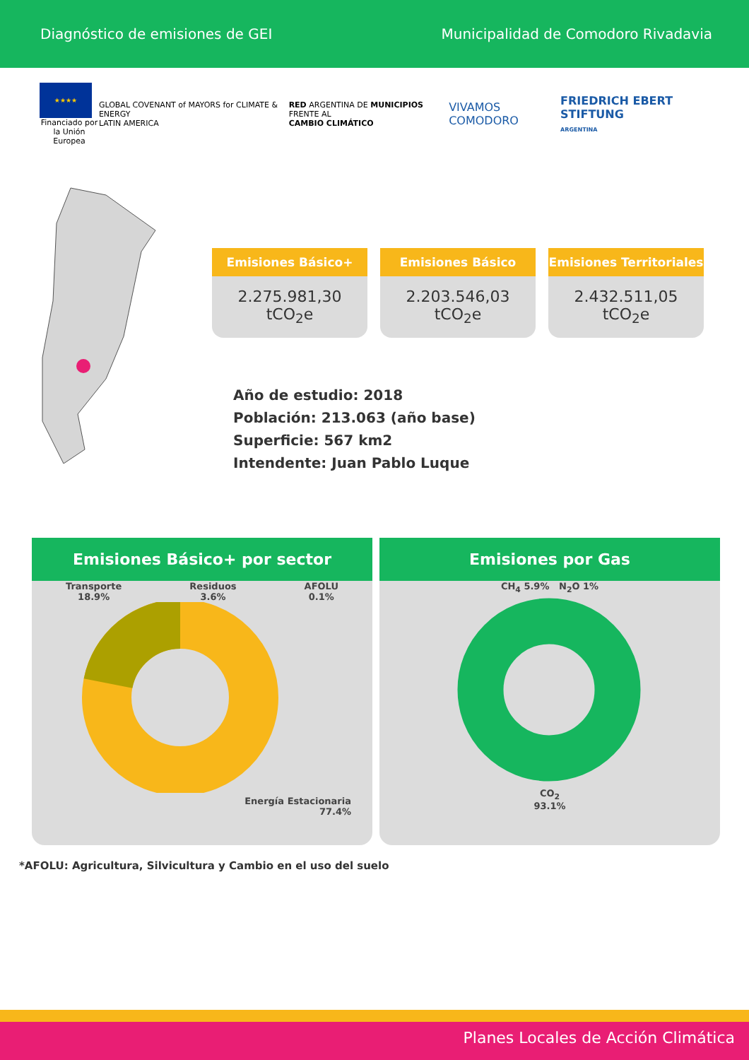Diagnóstico de emisiones de GEI Municipalidad de Comodoro Rivadavia
★★★★
Financiado por
la Unión Europea
GLOBAL COVENANT of MAYORS for CLIMATE & ENERGY
LATIN AMERICA
RED ARGENTINA DE MUNICIPIOS FRENTE AL
CAMBIO CLIMÁTICO
VIVAMOS COMODORO
FRIEDRICH EBERT STIFTUNG
ARGENTINA
Emisiones Básico+
2.275.981,30 tCO<sub>2</sub>e
Emisiones Básico
2.203.546,03 tCO<sub>2</sub>e
Emisiones Territoriales
2.432.511,05 tCO<sub>2</sub>e
Año de estudio: 2018
Población: 213.063 (año base)
Superficie: 567 km2
Intendente: Juan Pablo Luque
Emisiones Básico+ por sector
Transporte
18.9% Residuos
3.6% AFOLU
0.1%
Energía Estacionaria
77.4%
Emisiones por Gas
CH<sub>4</sub> 5.9% N<sub>2</sub>O 1%
CO<sub>2</sub>
93.1%
*AFOLU: Agricultura, Silvicultura y Cambio en el uso del suelo
Planes Locales de Acción Climática